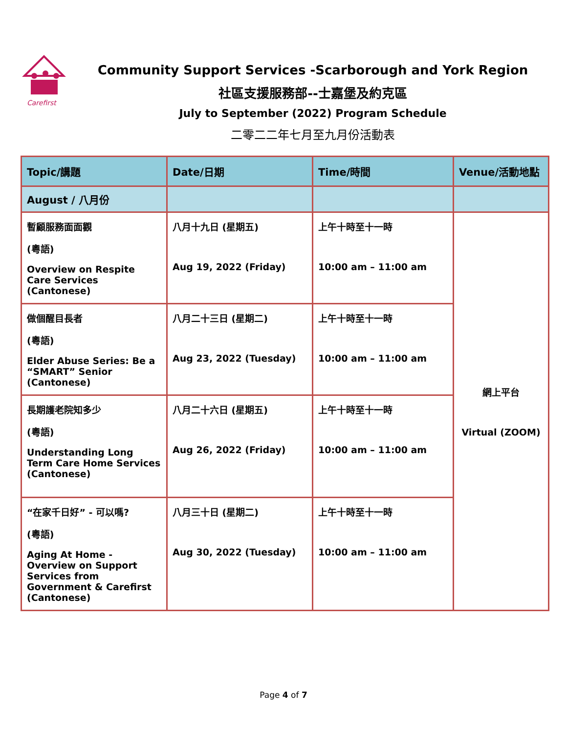Carefirst
Community Support Services -Scarborough and York Region
社區支援服務部--士嘉堡及約克區
July to September (2022) Program Schedule
二零二二年七月至九月份活動表
| Topic/講題 | Date/日期 | Time/時間 | Venue/活動地點 |
| --- | --- | --- | --- |
| August / 八月份 | | | |
| 暫顧服務面面觀 (粵語) Overview on Respite Care Services (Cantonese) | 八月十九日 (星期五) Aug 19, 2022 (Friday) | 上午十時至十一時 10:00 am – 11:00 am | 網上平台 Virtual (ZOOM) |
| 做個醒目長者 (粵語) Elder Abuse Series: Be a “SMART” Senior (Cantonese) | 八月二十三日 (星期二) Aug 23, 2022 (Tuesday) | 上午十時至十一時 10:00 am – 11:00 am | |
| 長期護老院知多少 (粵語) Understanding Long Term Care Home Services (Cantonese) | 八月二十六日 (星期五) Aug 26, 2022 (Friday) | 上午十時至十一時 10:00 am – 11:00 am | |
| “在家千日好” - 可以嗎? (粵語) Aging At Home - Overview on Support Services from Government & Carefirst (Cantonese) | 八月三十日 (星期二) Aug 30, 2022 (Tuesday) | 上午十時至十一時 10:00 am – 11:00 am | |
Page 4 of 7